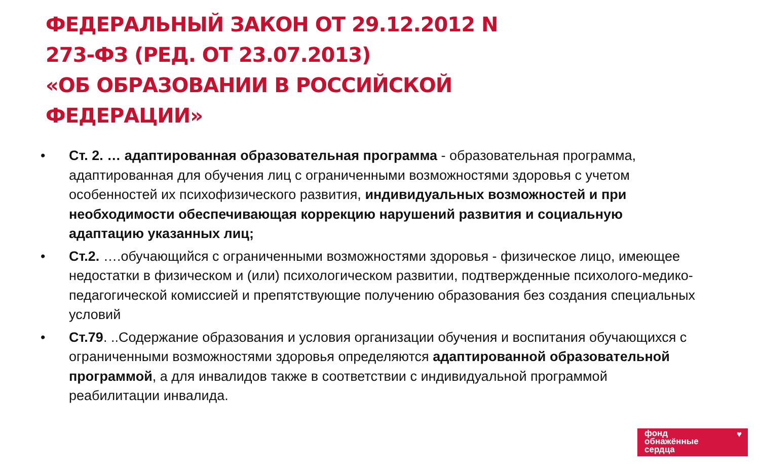ФЕДЕРАЛЬНЫЙ ЗАКОН ОТ 29.12.2012 N 273-ФЗ (РЕД. ОТ 23.07.2013)
«ОБ ОБРАЗОВАНИИ В РОССИЙСКОЙ ФЕДЕРАЦИИ»
• Ст. 2. … адаптированная образовательная программа - образовательная программа, адаптированная для обучения лиц с ограниченными возможностями здоровья с учетом особенностей их психофизического развития, индивидуальных возможностей и при необходимости обеспечивающая коррекцию нарушений развития и социальную адаптацию указанных лиц;
• Ст.2. ….обучающийся с ограниченными возможностями здоровья - физическое лицо, имеющее недостатки в физическом и (или) психологическом развитии, подтвержденные психолого-медико-педагогической комиссией и препятствующие получению образования без создания специальных условий
• Ст.79. ..Содержание образования и условия организации обучения и воспитания обучающихся с ограниченными возможностями здоровья определяются адаптированной образовательной программой, а для инвалидов также в соответствии с индивидуальной программой реабилитации инвалида.
фонд
обнажённые
сердца
♥